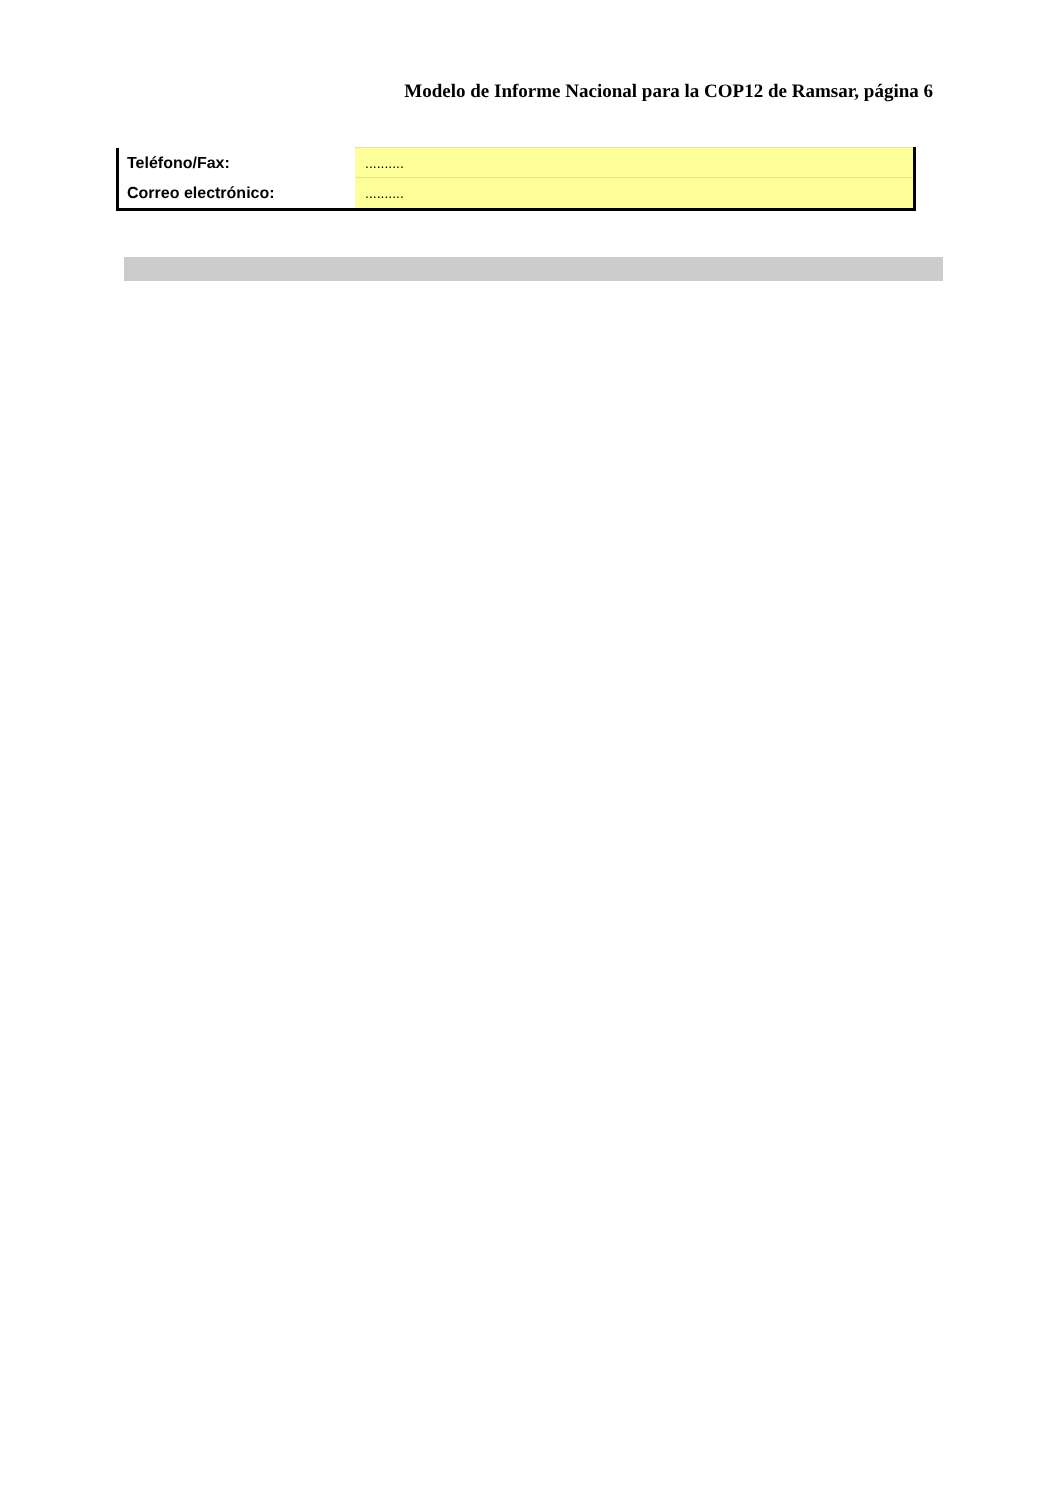Modelo de Informe Nacional para la COP12 de Ramsar, página 6
| Teléfono/Fax: | .......... |
| Correo electrónico: | .......... |